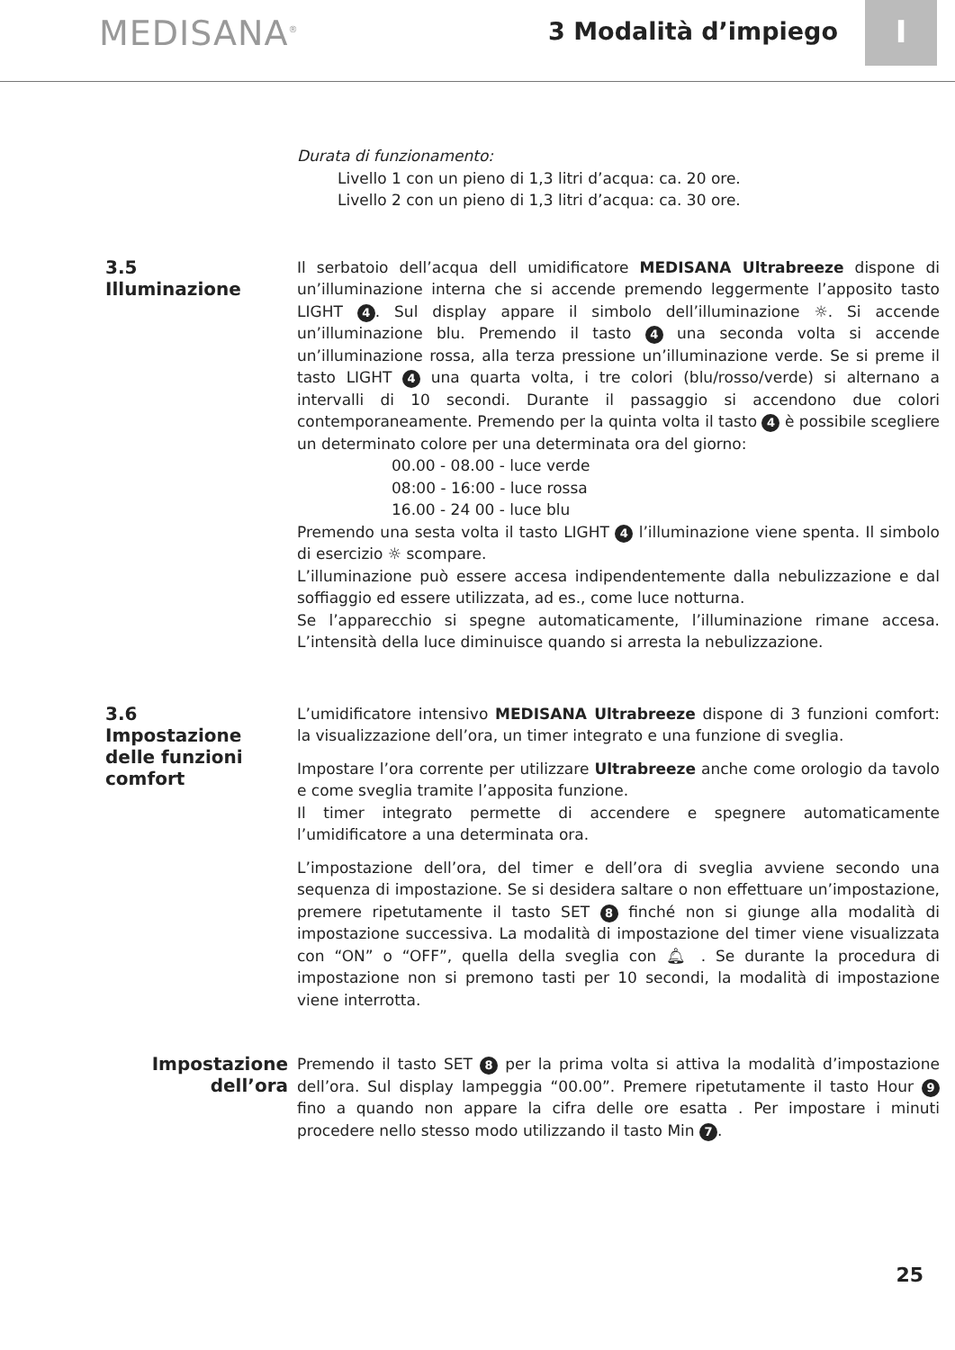MEDISANA<sup>®</sup>
3 Modalità d’impiego
I
Durata di funzionamento:
Livello 1 con un pieno di 1,3 litri d’acqua: ca. 20 ore.
Livello 2 con un pieno di 1,3 litri d’acqua: ca. 30 ore.
3.5
Illuminazione
Il serbatoio dell’acqua dell umidificatore MEDISANA Ultrabreeze dispone di un’illuminazione interna che si accende premendo leggermente l’apposito tasto LIGHT 4. Sul display appare il simbolo dell’illuminazione ☼. Si accende un’illuminazione blu. Premendo il tasto 4 una seconda volta si accende un’illuminazione rossa, alla terza pressione un’illuminazione verde. Se si preme il tasto LIGHT 4 una quarta volta, i tre colori (blu/rosso/verde) si alternano a intervalli di 10 secondi. Durante il passaggio si accendono due colori contemporaneamente. Premendo per la quinta volta il tasto 4 è possibile scegliere un determinato colore per una determinata ora del giorno:
00.00 - 08.00 - luce verde
08:00 - 16:00 - luce rossa
16.00 - 24 00 - luce blu
Premendo una sesta volta il tasto LIGHT 4 l’illuminazione viene spenta. Il simbolo di esercizio ☼ scompare.
L’illuminazione può essere accesa indipendentemente dalla nebulizzazione e dal soffiaggio ed essere utilizzata, ad es., come luce notturna.
Se l’apparecchio si spegne automaticamente, l’illuminazione rimane accesa. L’intensità della luce diminuisce quando si arresta la nebulizzazione.
3.6
Impostazione delle funzioni comfort
L’umidificatore intensivo MEDISANA Ultrabreeze dispone di 3 funzioni comfort: la visualizzazione dell’ora, un timer integrato e una funzione di sveglia.
Impostare l’ora corrente per utilizzare Ultrabreeze anche come orologio da tavolo e come sveglia tramite l’apposita funzione.
Il timer integrato permette di accendere e spegnere automaticamente l’umidificatore a una determinata ora.
L’impostazione dell’ora, del timer e dell’ora di sveglia avviene secondo una sequenza di impostazione. Se si desidera saltare o non effettuare un’impostazione, premere ripetutamente il tasto SET 8 finché non si giunge alla modalità di impostazione successiva. La modalità di impostazione del timer viene visualizzata con “ON” o “OFF”, quella della sveglia con 🔔︎ . Se durante la procedura di impostazione non si premono tasti per 10 secondi, la modalità di impostazione viene interrotta.
Impostazione dell’ora
Premendo il tasto SET 8 per la prima volta si attiva la modalità d’impostazione dell’ora. Sul display lampeggia “00.00”. Premere ripetutamente il tasto Hour 9 fino a quando non appare la cifra delle ore esatta . Per impostare i minuti procedere nello stesso modo utilizzando il tasto Min 7.
25